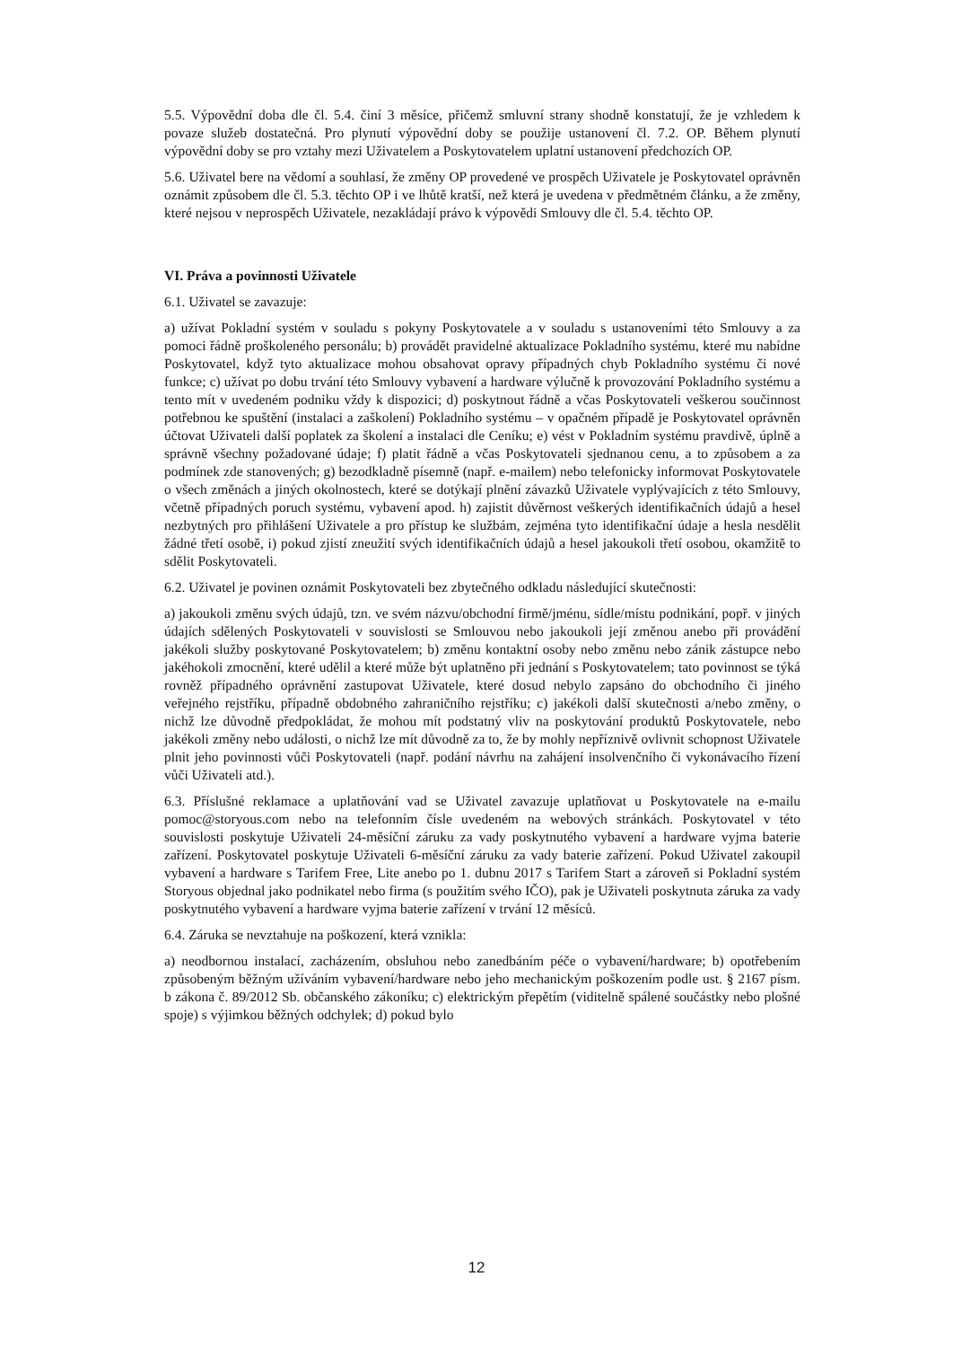5.5. Výpovědní doba dle čl. 5.4. činí 3 měsíce, přičemž smluvní strany shodně konstatují, že je vzhledem k povaze služeb dostatečná. Pro plynutí výpovědní doby se použije ustanovení čl. 7.2. OP. Během plynutí výpovědní doby se pro vztahy mezi Uživatelem a Poskytovatelem uplatní ustanovení předchozích OP.
5.6. Uživatel bere na vědomí a souhlasí, že změny OP provedené ve prospěch Uživatele je Poskytovatel oprávněn oznámit způsobem dle čl. 5.3. těchto OP i ve lhůtě kratší, než která je uvedena v předmětném článku, a že změny, které nejsou v neprospěch Uživatele, nezakládají právo k výpovědi Smlouvy dle čl. 5.4. těchto OP.
VI. Práva a povinnosti Uživatele
6.1. Uživatel se zavazuje:
a) užívat Pokladní systém v souladu s pokyny Poskytovatele a v souladu s ustanoveními této Smlouvy a za pomoci řádně proškoleného personálu; b) provádět pravidelné aktualizace Pokladního systému, které mu nabídne Poskytovatel, když tyto aktualizace mohou obsahovat opravy případných chyb Pokladního systému či nové funkce; c) užívat po dobu trvání této Smlouvy vybavení a hardware výlučně k provozování Pokladního systému a tento mít v uvedeném podniku vždy k dispozici; d) poskytnout řádně a včas Poskytovateli veškerou součinnost potřebnou ke spuštění (instalaci a zaškolení) Pokladního systému – v opačném případě je Poskytovatel oprávněn účtovat Uživateli další poplatek za školení a instalaci dle Ceníku; e) vést v Pokladním systému pravdivě, úplně a správně všechny požadované údaje; f) platit řádně a včas Poskytovateli sjednanou cenu, a to způsobem a za podmínek zde stanovených; g) bezodkladně písemně (např. e-mailem) nebo telefonicky informovat Poskytovatele o všech změnách a jiných okolnostech, které se dotýkají plnění závazků Uživatele vyplývajících z této Smlouvy, včetně případných poruch systému, vybavení apod. h) zajistit důvěrnost veškerých identifikačních údajů a hesel nezbytných pro přihlášení Uživatele a pro přístup ke službám, zejména tyto identifikační údaje a hesla nesdělit žádné třetí osobě, i) pokud zjistí zneužití svých identifikačních údajů a hesel jakoukoli třetí osobou, okamžitě to sdělit Poskytovateli.
6.2. Uživatel je povinen oznámit Poskytovateli bez zbytečného odkladu následující skutečnosti:
a) jakoukoli změnu svých údajů, tzn. ve svém názvu/obchodní firmě/jménu, sídle/místu podnikání, popř. v jiných údajích sdělených Poskytovateli v souvislosti se Smlouvou nebo jakoukoli její změnou anebo při provádění jakékoli služby poskytované Poskytovatelem; b) změnu kontaktní osoby nebo změnu nebo zánik zástupce nebo jakéhokoli zmocnění, které udělil a které může být uplatněno při jednání s Poskytovatelem; tato povinnost se týká rovněž případného oprávnění zastupovat Uživatele, které dosud nebylo zapsáno do obchodního či jiného veřejného rejstříku, případně obdobného zahraničního rejstříku; c) jakékoli další skutečnosti a/nebo změny, o nichž lze důvodně předpokládat, že mohou mít podstatný vliv na poskytování produktů Poskytovatele, nebo jakékoli změny nebo události, o nichž lze mít důvodně za to, že by mohly nepříznivě ovlivnit schopnost Uživatele plnit jeho povinnosti vůči Poskytovateli (např. podání návrhu na zahájení insolvenčního či vykonávacího řízení vůči Uživateli atd.).
6.3. Příslušné reklamace a uplatňování vad se Uživatel zavazuje uplatňovat u Poskytovatele na e-mailu pomoc@storyous.com nebo na telefonním čísle uvedeném na webových stránkách. Poskytovatel v této souvislosti poskytuje Uživateli 24-měsíční záruku za vady poskytnutého vybavení a hardware vyjma baterie zařízení. Poskytovatel poskytuje Uživateli 6-měsíční záruku za vady baterie zařízení. Pokud Uživatel zakoupil vybavení a hardware s Tarifem Free, Lite anebo po 1. dubnu 2017 s Tarifem Start a zároveň si Pokladní systém Storyous objednal jako podnikatel nebo firma (s použitím svého IČO), pak je Uživateli poskytnuta záruka za vady poskytnutého vybavení a hardware vyjma baterie zařízení v trvání 12 měsíců.
6.4. Záruka se nevztahuje na poškození, která vznikla:
a) neodbornou instalací, zacházením, obsluhou nebo zanedbáním péče o vybavení/hardware; b) opotřebením způsobeným běžným užíváním vybavení/hardware nebo jeho mechanickým poškozením podle ust. § 2167 písm. b zákona č. 89/2012 Sb. občanského zákoníku; c) elektrickým přepětím (viditelně spálené součástky nebo plošné spoje) s výjimkou běžných odchylek; d) pokud bylo
12